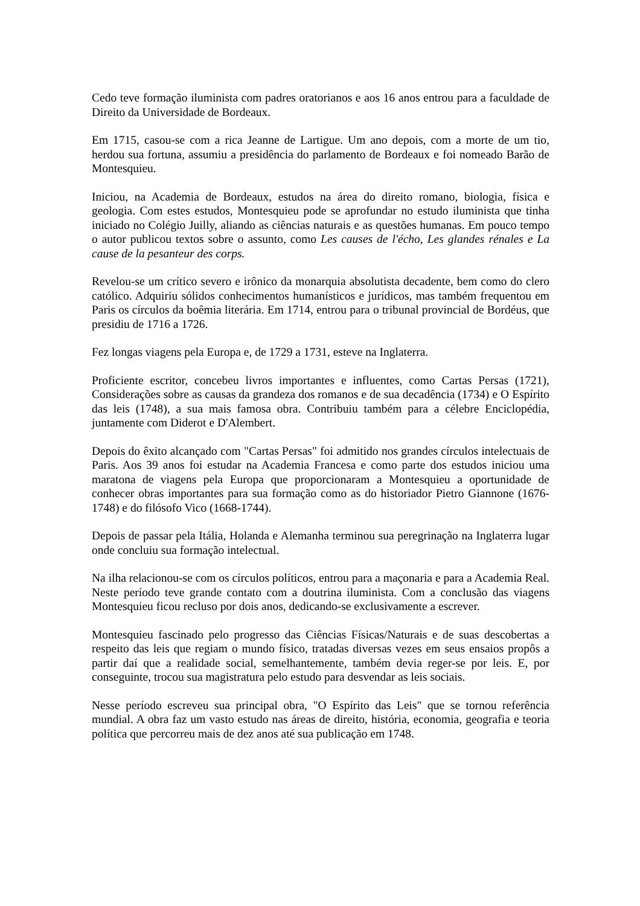Cedo teve formação iluminista com padres oratorianos e aos 16 anos entrou para a faculdade de Direito da Universidade de Bordeaux.
Em 1715, casou-se com a rica Jeanne de Lartigue. Um ano depois, com a morte de um tio, herdou sua fortuna, assumiu a presidência do parlamento de Bordeaux e foi nomeado Barão de Montesquieu.
Iniciou, na Academia de Bordeaux, estudos na área do direito romano, biologia, física e geologia. Com estes estudos, Montesquieu pode se aprofundar no estudo iluminista que tinha iniciado no Colégio Juilly, aliando as ciências naturais e as questões humanas. Em pouco tempo o autor publicou textos sobre o assunto, como Les causes de l'écho, Les glandes rénales e La cause de la pesanteur des corps.
Revelou-se um crítico severo e irônico da monarquia absolutista decadente, bem como do clero católico. Adquiriu sólidos conhecimentos humanísticos e jurídicos, mas também frequentou em Paris os círculos da boêmia literária. Em 1714, entrou para o tribunal provincial de Bordéus, que presidiu de 1716 a 1726.
Fez longas viagens pela Europa e, de 1729 a 1731, esteve na Inglaterra.
Proficiente escritor, concebeu livros importantes e influentes, como Cartas Persas (1721), Considerações sobre as causas da grandeza dos romanos e de sua decadência (1734) e O Espírito das leis (1748), a sua mais famosa obra. Contribuiu também para a célebre Enciclopédia, juntamente com Diderot e D'Alembert.
Depois do êxito alcançado com "Cartas Persas" foi admitido nos grandes círculos intelectuais de Paris. Aos 39 anos foi estudar na Academia Francesa e como parte dos estudos iniciou uma maratona de viagens pela Europa que proporcionaram a Montesquieu a oportunidade de conhecer obras importantes para sua formação como as do historiador Pietro Giannone (1676-1748) e do filósofo Vico (1668-1744).
Depois de passar pela Itália, Holanda e Alemanha terminou sua peregrinação na Inglaterra lugar onde concluiu sua formação intelectual.
Na ilha relacionou-se com os círculos políticos, entrou para a maçonaria e para a Academia Real. Neste período teve grande contato com a doutrina iluminista. Com a conclusão das viagens Montesquieu ficou recluso por dois anos, dedicando-se exclusivamente a escrever.
Montesquieu fascinado pelo progresso das Ciências Físicas/Naturais e de suas descobertas a respeito das leis que regiam o mundo físico, tratadas diversas vezes em seus ensaios propôs a partir daí que a realidade social, semelhantemente, também devia reger-se por leis. E, por conseguinte, trocou sua magistratura pelo estudo para desvendar as leis sociais.
Nesse período escreveu sua principal obra, "O Espírito das Leis" que se tornou referência mundial. A obra faz um vasto estudo nas áreas de direito, história, economia, geografia e teoria política que percorreu mais de dez anos até sua publicação em 1748.